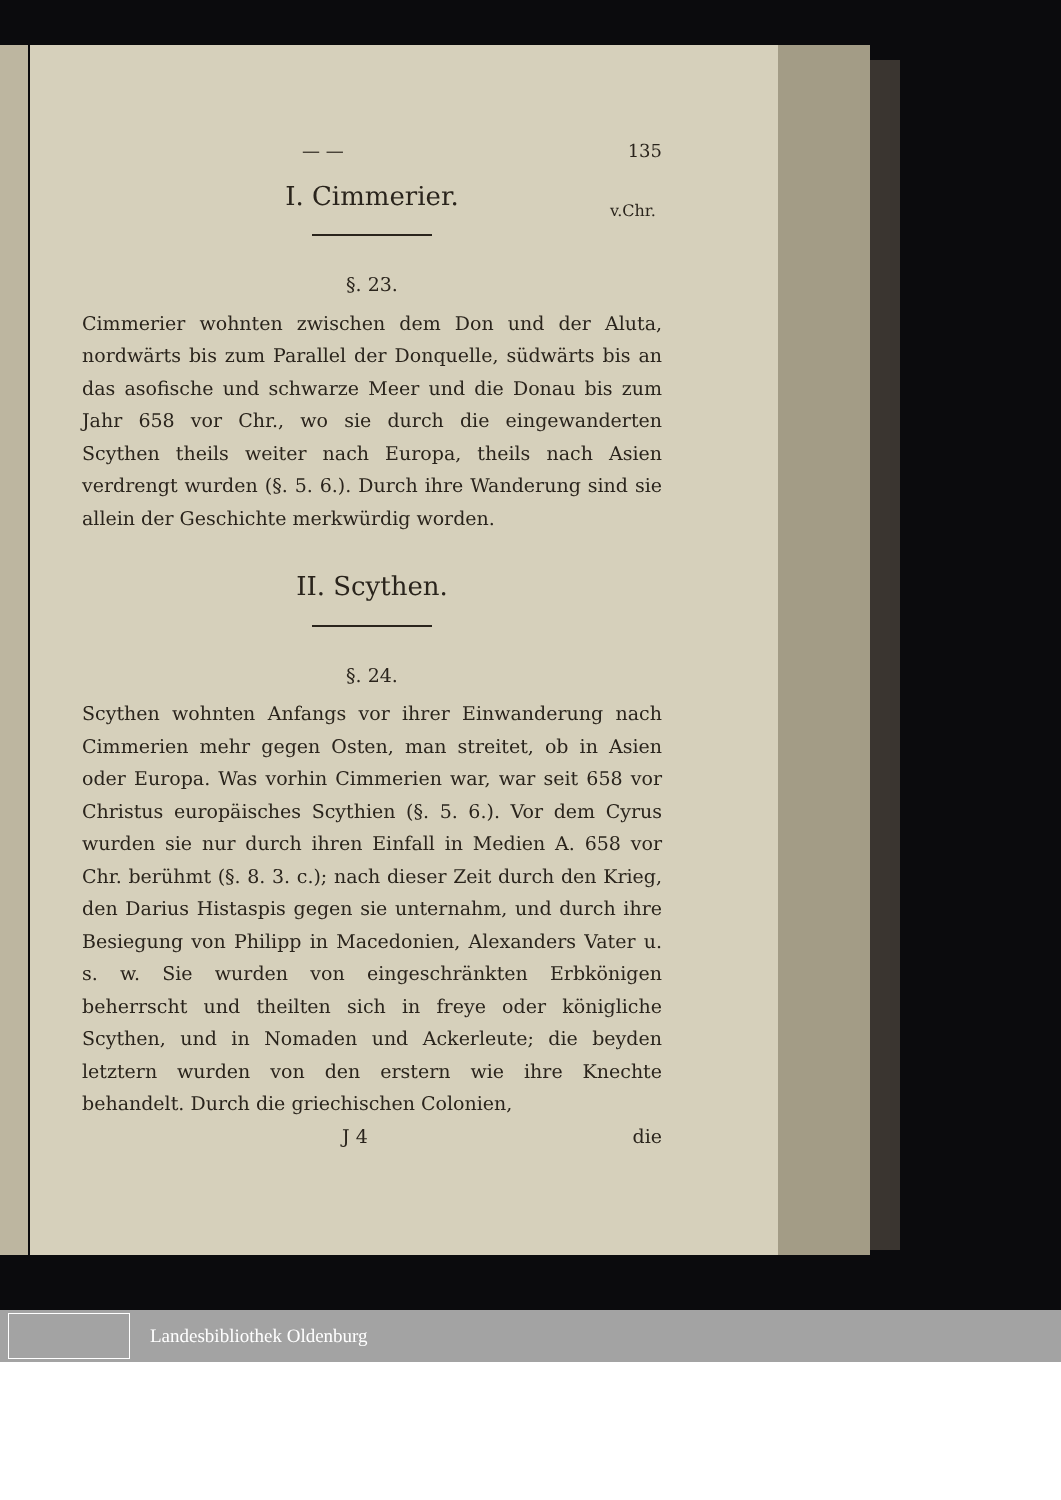— — 135
I. Cimmerier.
v.Chr.
§. 23.
Cimmerier wohnten zwischen dem Don und der Aluta, nordwärts bis zum Parallel der Donquelle, südwärts bis an das asofische und schwarze Meer und die Donau bis zum Jahr 658 vor Chr., wo sie durch die eingewanderten Scythen theils weiter nach Europa, theils nach Asien verdrengt wurden (§. 5. 6.). Durch ihre Wanderung sind sie allein der Geschichte merkwürdig worden.
II. Scythen.
§. 24.
Scythen wohnten Anfangs vor ihrer Einwanderung nach Cimmerien mehr gegen Osten, man streitet, ob in Asien oder Europa. Was vorhin Cimmerien war, war seit 658 vor Christus europäisches Scythien (§. 5. 6.). Vor dem Cyrus wurden sie nur durch ihren Einfall in Medien A. 658 vor Chr. berühmt (§. 8. 3. c.); nach dieser Zeit durch den Krieg, den Darius Histaspis gegen sie unternahm, und durch ihre Besiegung von Philipp in Macedonien, Alexanders Vater u. s. w. Sie wurden von eingeschränkten Erbkönigen beherrscht und theilten sich in freye oder königliche Scythen, und in Nomaden und Ackerleute; die beyden letztern wurden von den erstern wie ihre Knechte behandelt. Durch die griechischen Colonien,
J 4 die
Landesbibliothek Oldenburg